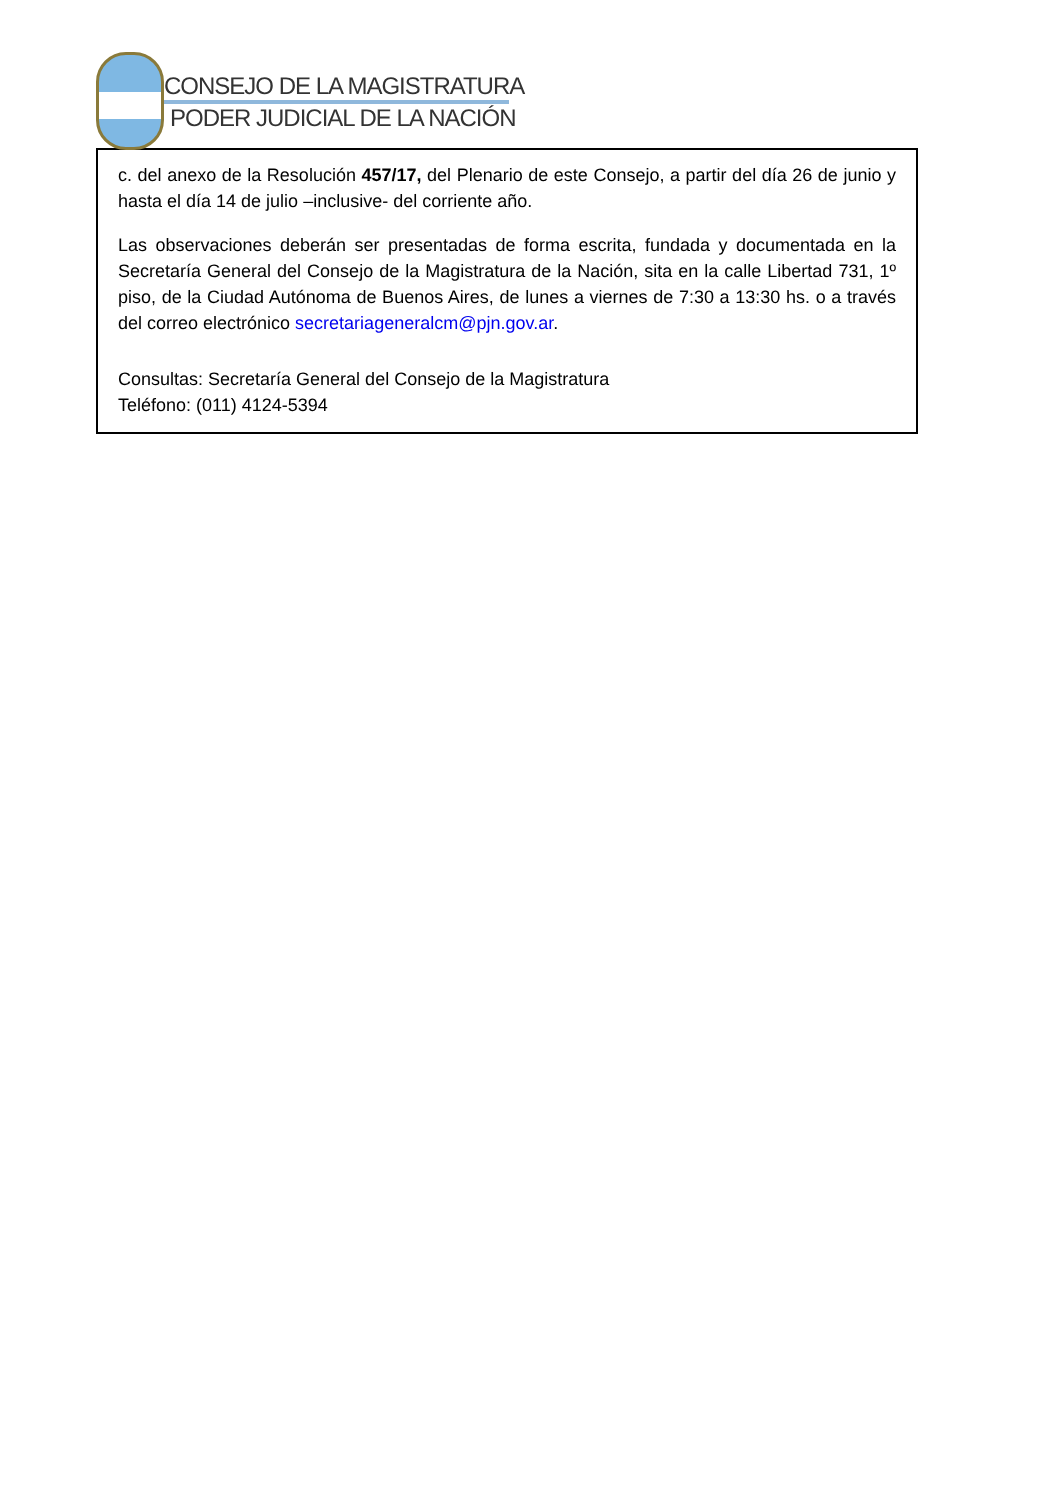CONSEJO DE LA MAGISTRATURA
PODER JUDICIAL DE LA NACIÓN
c. del anexo de la Resolución 457/17, del Plenario de este Consejo, a partir del día 26 de junio y hasta el día 14 de julio –inclusive- del corriente año.
Las observaciones deberán ser presentadas de forma escrita, fundada y documentada en la Secretaría General del Consejo de la Magistratura de la Nación, sita en la calle Libertad 731, 1º piso, de la Ciudad Autónoma de Buenos Aires, de lunes a viernes de 7:30 a 13:30 hs. o a través del correo electrónico secretariageneralcm@pjn.gov.ar.
Consultas: Secretaría General del Consejo de la Magistratura
Teléfono: (011) 4124-5394